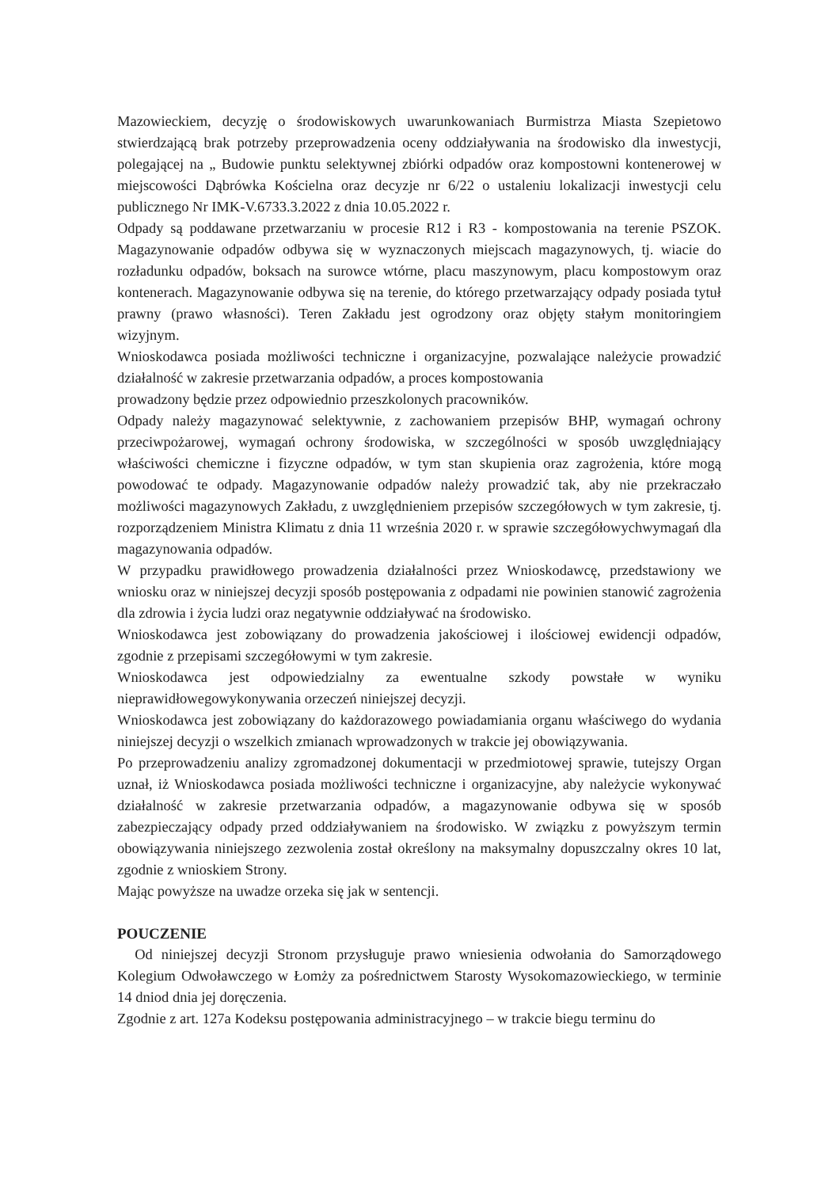Mazowieckiem, decyzję o środowiskowych uwarunkowaniach Burmistrza Miasta Szepietowo stwierdzającą brak potrzeby przeprowadzenia oceny oddziaływania na środowisko dla inwestycji, polegającej na „ Budowie punktu selektywnej zbiórki odpadów oraz kompostowni kontenerowej w miejscowości Dąbrówka Kościelna oraz decyzje nr 6/22 o ustaleniu lokalizacji inwestycji celu publicznego Nr IMK-V.6733.3.2022 z dnia 10.05.2022 r.
Odpady są poddawane przetwarzaniu w procesie R12 i R3 - kompostowania na terenie PSZOK. Magazynowanie odpadów odbywa się w wyznaczonych miejscach magazynowych, tj. wiacie do rozładunku odpadów, boksach na surowce wtórne, placu maszynowym, placu kompostowym oraz kontenerach. Magazynowanie odbywa się na terenie, do którego przetwarzający odpady posiada tytuł prawny (prawo własności). Teren Zakładu jest ogrodzony oraz objęty stałym monitoringiem wizyjnym.
Wnioskodawca posiada możliwości techniczne i organizacyjne, pozwalające należycie prowadzić działalność w zakresie przetwarzania odpadów, a proces kompostowania
prowadzony będzie przez odpowiednio przeszkolonych pracowników.
Odpady należy magazynować selektywnie, z zachowaniem przepisów BHP, wymagań ochrony przeciwpożarowej, wymagań ochrony środowiska, w szczególności w sposób uwzględniający właściwości chemiczne i fizyczne odpadów, w tym stan skupienia oraz zagrożenia, które mogą powodować te odpady. Magazynowanie odpadów należy prowadzić tak, aby nie przekraczało możliwości magazynowych Zakładu, z uwzględnieniem przepisów szczegółowych w tym zakresie, tj. rozporządzeniem Ministra Klimatu z dnia 11 września 2020 r. w sprawie szczegółowychwymagań dla magazynowania odpadów.
W przypadku prawidłowego prowadzenia działalności przez Wnioskodawcę, przedstawiony we wniosku oraz w niniejszej decyzji sposób postępowania z odpadami nie powinien stanowić zagrożenia dla zdrowia i życia ludzi oraz negatywnie oddziaływać na środowisko.
Wnioskodawca jest zobowiązany do prowadzenia jakościowej i ilościowej ewidencji odpadów, zgodnie z przepisami szczegółowymi w tym zakresie.
Wnioskodawca jest odpowiedzialny za ewentualne szkody powstałe w wyniku nieprawidłowegowykonywania orzeczeń niniejszej decyzji.
Wnioskodawca jest zobowiązany do każdorazowego powiadamiania organu właściwego do wydania niniejszej decyzji o wszelkich zmianach wprowadzonych w trakcie jej obowiązywania.
Po przeprowadzeniu analizy zgromadzonej dokumentacji w przedmiotowej sprawie, tutejszy Organ uznał, iż Wnioskodawca posiada możliwości techniczne i organizacyjne, aby należycie wykonywać działalność w zakresie przetwarzania odpadów, a magazynowanie odbywa się w sposób zabezpieczający odpady przed oddziaływaniem na środowisko. W związku z powyższym termin obowiązywania niniejszego zezwolenia został określony na maksymalny dopuszczalny okres 10 lat, zgodnie z wnioskiem Strony.
Mając powyższe na uwadze orzeka się jak w sentencji.
POUCZENIE
Od niniejszej decyzji Stronom przysługuje prawo wniesienia odwołania do Samorządowego Kolegium Odwoławczego w Łomży za pośrednictwem Starosty Wysokomazowieckiego, w terminie 14 dniod dnia jej doręczenia.
Zgodnie z art. 127a Kodeksu postępowania administracyjnego – w trakcie biegu terminu do